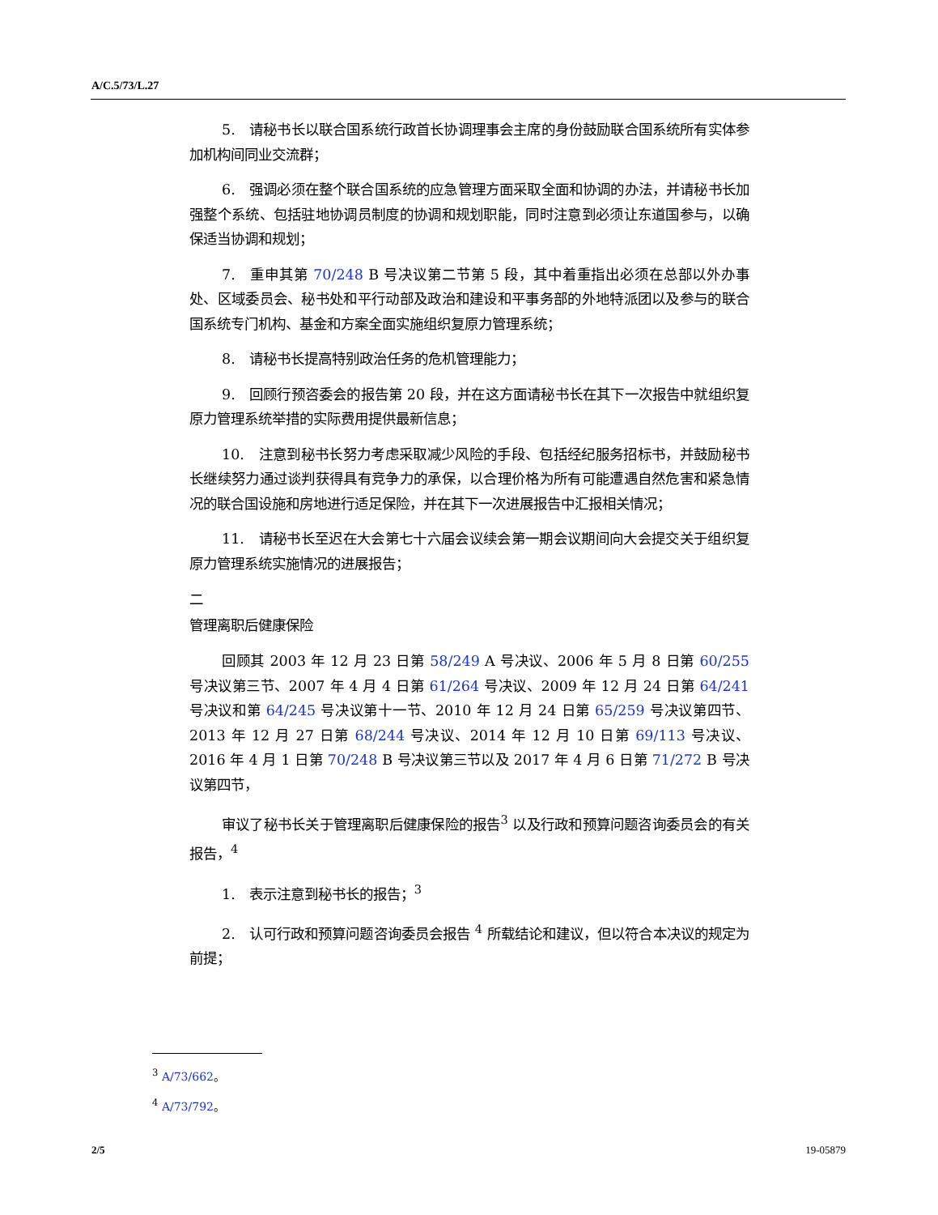A/C.5/73/L.27
5.　请秘书长以联合国系统行政首长协调理事会主席的身份鼓励联合国系统所有实体参加机构间同业交流群；
6.　强调必须在整个联合国系统的应急管理方面采取全面和协调的办法，并请秘书长加强整个系统、包括驻地协调员制度的协调和规划职能，同时注意到必须让东道国参与，以确保适当协调和规划；
7.　重申其第 70/248 B 号决议第二节第 5 段，其中着重指出必须在总部以外办事处、区域委员会、秘书处和平行动部及政治和建设和平事务部的外地特派团以及参与的联合国系统专门机构、基金和方案全面实施组织复原力管理系统；
8.　请秘书长提高特别政治任务的危机管理能力；
9.　回顾行预咨委会的报告第 20 段，并在这方面请秘书长在其下一次报告中就组织复原力管理系统举措的实际费用提供最新信息；
10.　注意到秘书长努力考虑采取减少风险的手段、包括经纪服务招标书，并鼓励秘书长继续努力通过谈判获得具有竞争力的承保，以合理价格为所有可能遭遇自然危害和紧急情况的联合国设施和房地进行适足保险，并在其下一次进展报告中汇报相关情况；
11.　请秘书长至迟在大会第七十六届会议续会第一期会议期间向大会提交关于组织复原力管理系统实施情况的进展报告；
二
管理离职后健康保险
回顾其 2003 年 12 月 23 日第 58/249 A 号决议、2006 年 5 月 8 日第 60/255 号决议第三节、2007 年 4 月 4 日第 61/264 号决议、2009 年 12 月 24 日第 64/241 号决议和第 64/245 号决议第十一节、2010 年 12 月 24 日第 65/259 号决议第四节、2013 年 12 月 27 日第 68/244 号决议、2014 年 12 月 10 日第 69/113 号决议、2016 年 4 月 1 日第 70/248 B 号决议第三节以及 2017 年 4 月 6 日第 71/272 B 号决议第四节，
审议了秘书长关于管理离职后健康保险的报告<sup>3</sup> 以及行政和预算问题咨询委员会的有关报告，<sup>4</sup>
1.　表示注意到秘书长的报告；<sup>3</sup>
2.　认可行政和预算问题咨询委员会报告 <sup>4</sup> 所载结论和建议，但以符合本决议的规定为前提；
<sup>3</sup> A/73/662。
<sup>4</sup> A/73/792。
2/5 19-05879